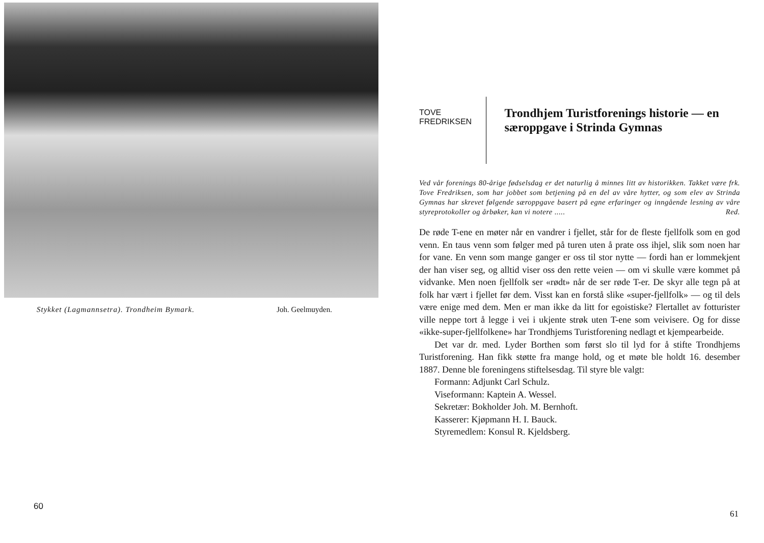Stykket (Lagmannsetra). Trondheim Bymark. Joh. Geelmuyden.
60
TOVE FREDRIKSEN
Trondhjem Turistforenings historie — en særoppgave i Strinda Gymnas
Ved vår forenings 80-årige fødselsdag er det naturlig å minnes litt av historikken. Takket være frk. Tove Fredriksen, som har jobbet som betjening på en del av våre hytter, og som elev av Strinda Gymnas har skrevet følgende særoppgave basert på egne erfaringer og inngående lesning av våre styreprotokoller og årbøker, kan vi notere ..... Red.
De røde T-ene en møter når en vandrer i fjellet, står for de fleste fjellfolk som en god venn. En taus venn som følger med på turen uten å prate oss ihjel, slik som noen har for vane. En venn som mange ganger er oss til stor nytte — fordi han er lommekjent der han viser seg, og alltid viser oss den rette veien — om vi skulle være kommet på vidvanke. Men noen fjellfolk ser «rødt» når de ser røde T-er. De skyr alle tegn på at folk har vært i fjellet før dem. Visst kan en forstå slike «super-fjellfolk» — og til dels være enige med dem. Men er man ikke da litt for egoistiske? Flertallet av fotturister ville neppe tort å legge i vei i ukjente strøk uten T-ene som veivisere. Og for disse «ikke-super-fjellfolkene» har Trondhjems Turistforening nedlagt et kjempearbeide.
Det var dr. med. Lyder Borthen som først slo til lyd for å stifte Trondhjems Turistforening. Han fikk støtte fra mange hold, og et møte ble holdt 16. desember 1887. Denne ble foreningens stiftelsesdag. Til styre ble valgt:
Formann: Adjunkt Carl Schulz.
Viseformann: Kaptein A. Wessel.
Sekretær: Bokholder Joh. M. Bernhoft.
Kasserer: Kjøpmann H. I. Bauck.
Styremedlem: Konsul R. Kjeldsberg.
61